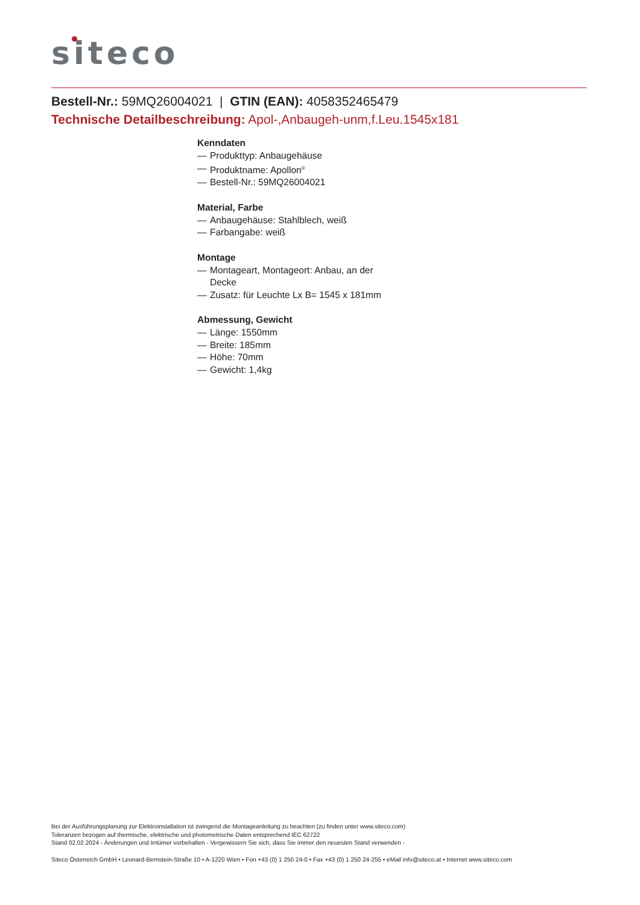siteco
Bestell-Nr.: 59MQ26004021 | GTIN (EAN): 4058352465479
Technische Detailbeschreibung: Apol-,Anbaugeh-unm,f.Leu.1545x181
Kenndaten
— Produkttyp: Anbaugehäuse
— Produktname: Apollon<sup>®</sup>
— Bestell-Nr.: 59MQ26004021
Material, Farbe
— Anbaugehäuse: Stahlblech, weiß
— Farbangabe: weiß
Montage
— Montageart, Montageort: Anbau, an der Decke
— Zusatz: für Leuchte Lx B= 1545 x 181mm
Abmessung, Gewicht
— Länge: 1550mm
— Breite: 185mm
— Höhe: 70mm
— Gewicht: 1,4kg
Bei der Ausführungsplanung zur Elektroinstallation ist zwingend die Montageanleitung zu beachten (zu finden unter www.siteco.com)
Toleranzen bezogen auf thermische, elektrische und photometrische Daten entsprechend IEC 62722
Stand 02.02.2024 - Änderungen und Irrtümer vorbehalten - Vergewissern Sie sich, dass Sie immer den neuesten Stand verwenden -
Siteco Österreich GmbH • Leonard-Bernstein-Straße 10 • A-1220 Wien • Fon +43 (0) 1 250 24-0 • Fax +43 (0) 1 250 24-255 • eMail info@siteco.at • Internet www.siteco.com